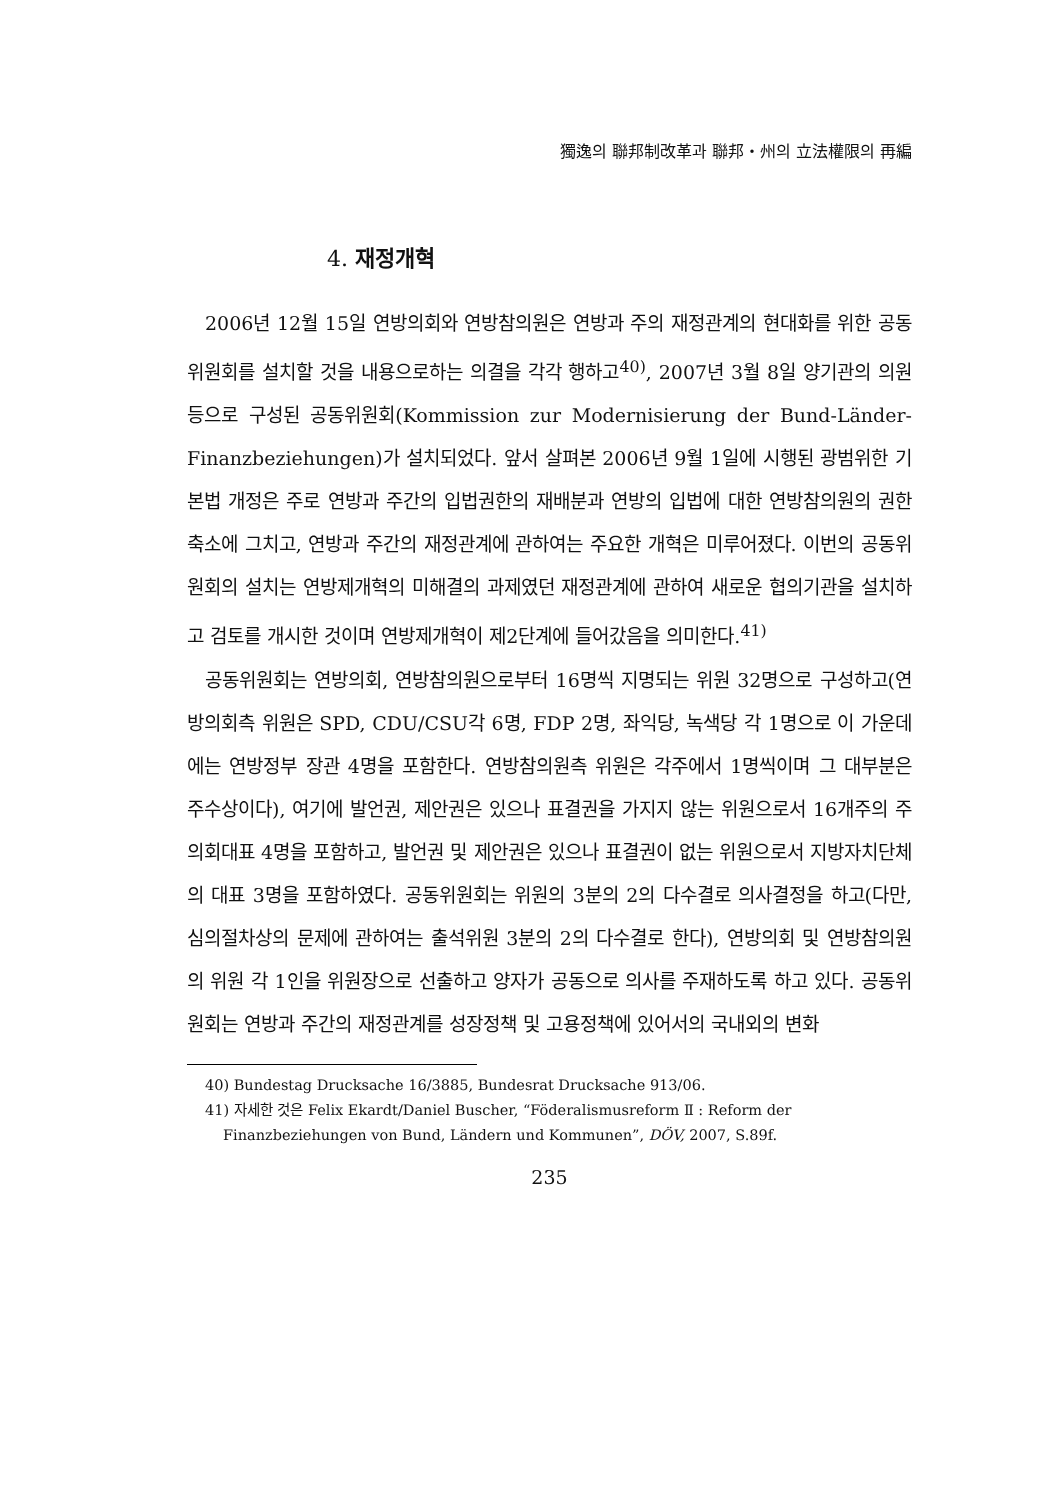獨逸의 聯邦制改革과 聯邦・州의 立法權限의 再編
4. 재정개혁
2006년 12월 15일 연방의회와 연방참의원은 연방과 주의 재정관계의 현대화를 위한 공동위원회를 설치할 것을 내용으로하는 의결을 각각 행하고<sup>40)</sup>, 2007년 3월 8일 양기관의 의원 등으로 구성된 공동위원회(Kommission zur Modernisierung der Bund-Länder-Finanzbeziehungen)가 설치되었다. 앞서 살펴본 2006년 9월 1일에 시행된 광범위한 기본법 개정은 주로 연방과 주간의 입법권한의 재배분과 연방의 입법에 대한 연방참의원의 권한축소에 그치고, 연방과 주간의 재정관계에 관하여는 주요한 개혁은 미루어졌다. 이번의 공동위원회의 설치는 연방제개혁의 미해결의 과제였던 재정관계에 관하여 새로운 협의기관을 설치하고 검토를 개시한 것이며 연방제개혁이 제2단계에 들어갔음을 의미한다.<sup>41)</sup>
공동위원회는 연방의회, 연방참의원으로부터 16명씩 지명되는 위원 32명으로 구성하고(연방의회측 위원은 SPD, CDU/CSU각 6명, FDP 2명, 좌익당, 녹색당 각 1명으로 이 가운데에는 연방정부 장관 4명을 포함한다. 연방참의원측 위원은 각주에서 1명씩이며 그 대부분은 주수상이다), 여기에 발언권, 제안권은 있으나 표결권을 가지지 않는 위원으로서 16개주의 주의회대표 4명을 포함하고, 발언권 및 제안권은 있으나 표결권이 없는 위원으로서 지방자치단체의 대표 3명을 포함하였다. 공동위원회는 위원의 3분의 2의 다수결로 의사결정을 하고(다만, 심의절차상의 문제에 관하여는 출석위원 3분의 2의 다수결로 한다), 연방의회 및 연방참의원의 위원 각 1인을 위원장으로 선출하고 양자가 공동으로 의사를 주재하도록 하고 있다. 공동위원회는 연방과 주간의 재정관계를 성장정책 및 고용정책에 있어서의 국내외의 변화
40) Bundestag Drucksache 16/3885, Bundesrat Drucksache 913/06.
41) 자세한 것은 Felix Ekardt/Daniel Buscher, “Föderalismusreform Ⅱ : Reform der
Finanzbeziehungen von Bund, Ländern und Kommunen”, DÖV, 2007, S.89f.
235